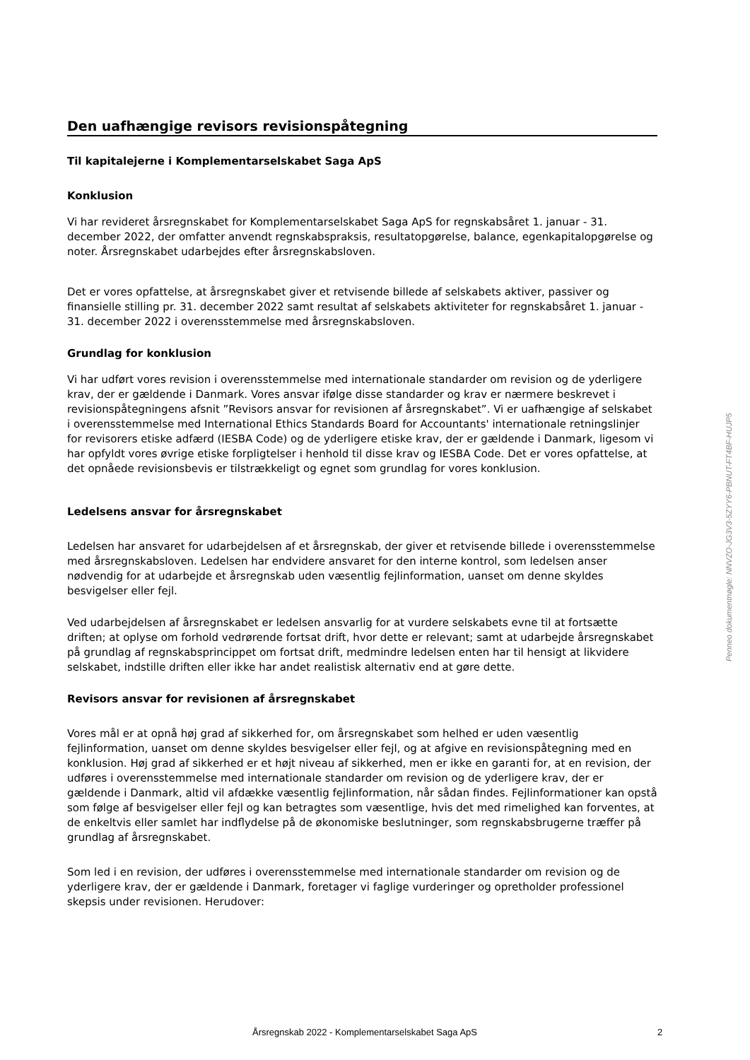Den uafhængige revisors revisionspåtegning
Til kapitalejerne i Komplementarselskabet Saga ApS
Konklusion
Vi har revideret årsregnskabet for Komplementarselskabet Saga ApS for regnskabsåret 1. januar - 31. december 2022, der omfatter anvendt regnskabspraksis, resultatopgørelse, balance, egenkapitalopgørelse og noter. Årsregnskabet udarbejdes efter årsregnskabsloven.
Det er vores opfattelse, at årsregnskabet giver et retvisende billede af selskabets aktiver, passiver og finansielle stilling pr. 31. december 2022 samt resultat af selskabets aktiviteter for regnskabsåret 1. januar - 31. december 2022 i overensstemmelse med årsregnskabsloven.
Grundlag for konklusion
Vi har udført vores revision i overensstemmelse med internationale standarder om revision og de yderligere krav, der er gældende i Danmark. Vores ansvar ifølge disse standarder og krav er nærmere beskrevet i revisionspåtegningens afsnit ”Revisors ansvar for revisionen af årsregnskabet”. Vi er uafhængige af selskabet i overensstemmelse med International Ethics Standards Board for Accountants' internationale retningslinjer for revisorers etiske adfærd (IESBA Code) og de yderligere etiske krav, der er gældende i Danmark, ligesom vi har opfyldt vores øvrige etiske forpligtelser i henhold til disse krav og IESBA Code. Det er vores opfattelse, at det opnåede revisionsbevis er tilstrækkeligt og egnet som grundlag for vores konklusion.
Ledelsens ansvar for årsregnskabet
Ledelsen har ansvaret for udarbejdelsen af et årsregnskab, der giver et retvisende billede i overensstemmelse med årsregnskabsloven. Ledelsen har endvidere ansvaret for den interne kontrol, som ledelsen anser nødvendig for at udarbejde et årsregnskab uden væsentlig fejlinformation, uanset om denne skyldes besvigelser eller fejl.
Ved udarbejdelsen af årsregnskabet er ledelsen ansvarlig for at vurdere selskabets evne til at fortsætte driften; at oplyse om forhold vedrørende fortsat drift, hvor dette er relevant; samt at udarbejde årsregnskabet på grundlag af regnskabsprincippet om fortsat drift, medmindre ledelsen enten har til hensigt at likvidere selskabet, indstille driften eller ikke har andet realistisk alternativ end at gøre dette.
Revisors ansvar for revisionen af årsregnskabet
Vores mål er at opnå høj grad af sikkerhed for, om årsregnskabet som helhed er uden væsentlig fejlinformation, uanset om denne skyldes besvigelser eller fejl, og at afgive en revisionspåtegning med en konklusion. Høj grad af sikkerhed er et højt niveau af sikkerhed, men er ikke en garanti for, at en revision, der udføres i overensstemmelse med internationale standarder om revision og de yderligere krav, der er gældende i Danmark, altid vil afdække væsentlig fejlinformation, når sådan findes. Fejlinformationer kan opstå som følge af besvigelser eller fejl og kan betragtes som væsentlige, hvis det med rimelighed kan forventes, at de enkeltvis eller samlet har indflydelse på de økonomiske beslutninger, som regnskabsbrugerne træffer på grundlag af årsregnskabet.
Som led i en revision, der udføres i overensstemmelse med internationale standarder om revision og de yderligere krav, der er gældende i Danmark, foretager vi faglige vurderinger og opretholder professionel skepsis under revisionen. Herudover:
Penneo dokumentnøgle: NNVZO-JG3V3-5ZYY6-PBNUT-FT4BF-HUJP5
Årsregnskab 2022 - Komplementarselskabet Saga ApS 2